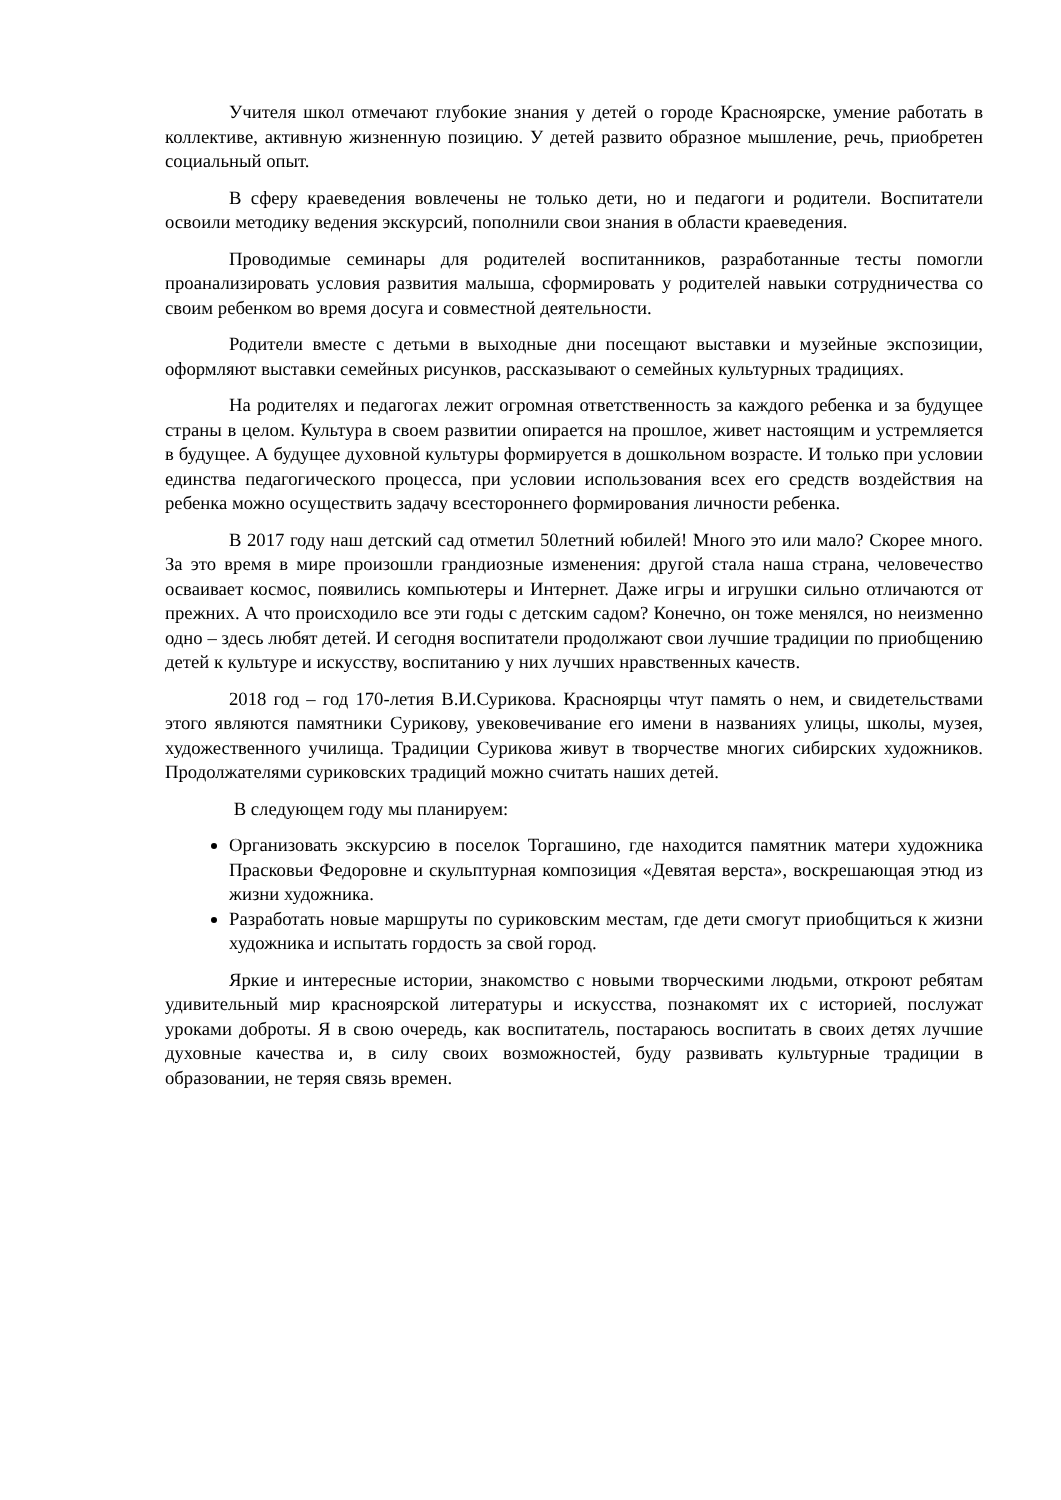Учителя школ отмечают глубокие знания у детей о городе Красноярске, умение работать в коллективе, активную жизненную позицию. У детей развито образное мышление, речь, приобретен социальный опыт.
В сферу краеведения вовлечены не только дети, но и педагоги и родители. Воспитатели освоили методику ведения экскурсий, пополнили свои знания в области краеведения.
Проводимые семинары для родителей воспитанников, разработанные тесты помогли проанализировать условия развития малыша, сформировать у родителей навыки сотрудничества со своим ребенком во время досуга и совместной деятельности.
Родители вместе с детьми в выходные дни посещают выставки и музейные экспозиции, оформляют выставки семейных рисунков, рассказывают о семейных культурных традициях.
На родителях и педагогах лежит огромная ответственность за каждого ребенка и за будущее страны в целом. Культура в своем развитии опирается на прошлое, живет настоящим и устремляется в будущее. А будущее духовной культуры формируется в дошкольном возрасте. И только при условии единства педагогического процесса, при условии использования всех его средств воздействия на ребенка можно осуществить задачу всестороннего формирования личности ребенка.
В 2017 году наш детский сад отметил 50летний юбилей! Много это или мало? Скорее много. За это время в мире произошли грандиозные изменения: другой стала наша страна, человечество осваивает космос, появились компьютеры и Интернет. Даже игры и игрушки сильно отличаются от прежних. А что происходило все эти годы с детским садом? Конечно, он тоже менялся, но неизменно одно – здесь любят детей. И сегодня воспитатели продолжают свои лучшие традиции по приобщению детей к культуре и искусству, воспитанию у них лучших нравственных качеств.
2018 год – год 170-летия В.И.Сурикова. Красноярцы чтут память о нем, и свидетельствами этого являются памятники Сурикову, увековечивание его имени в названиях улицы, школы, музея, художественного училища. Традиции Сурикова живут в творчестве многих сибирских художников. Продолжателями суриковских традиций можно считать наших детей.
В следующем году мы планируем:
Организовать экскурсию в поселок Торгашино, где находится памятник матери художника Прасковьи Федоровне и скульптурная композиция «Девятая верста», воскрешающая этюд из жизни художника.
Разработать новые маршруты по суриковским местам, где дети смогут приобщиться к жизни художника и испытать гордость за свой город.
Яркие и интересные истории, знакомство с новыми творческими людьми, откроют ребятам удивительный мир красноярской литературы и искусства, познакомят их с историей, послужат уроками доброты. Я в свою очередь, как воспитатель, постараюсь воспитать в своих детях лучшие духовные качества и, в силу своих возможностей, буду развивать культурные традиции в образовании, не теряя связь времен.